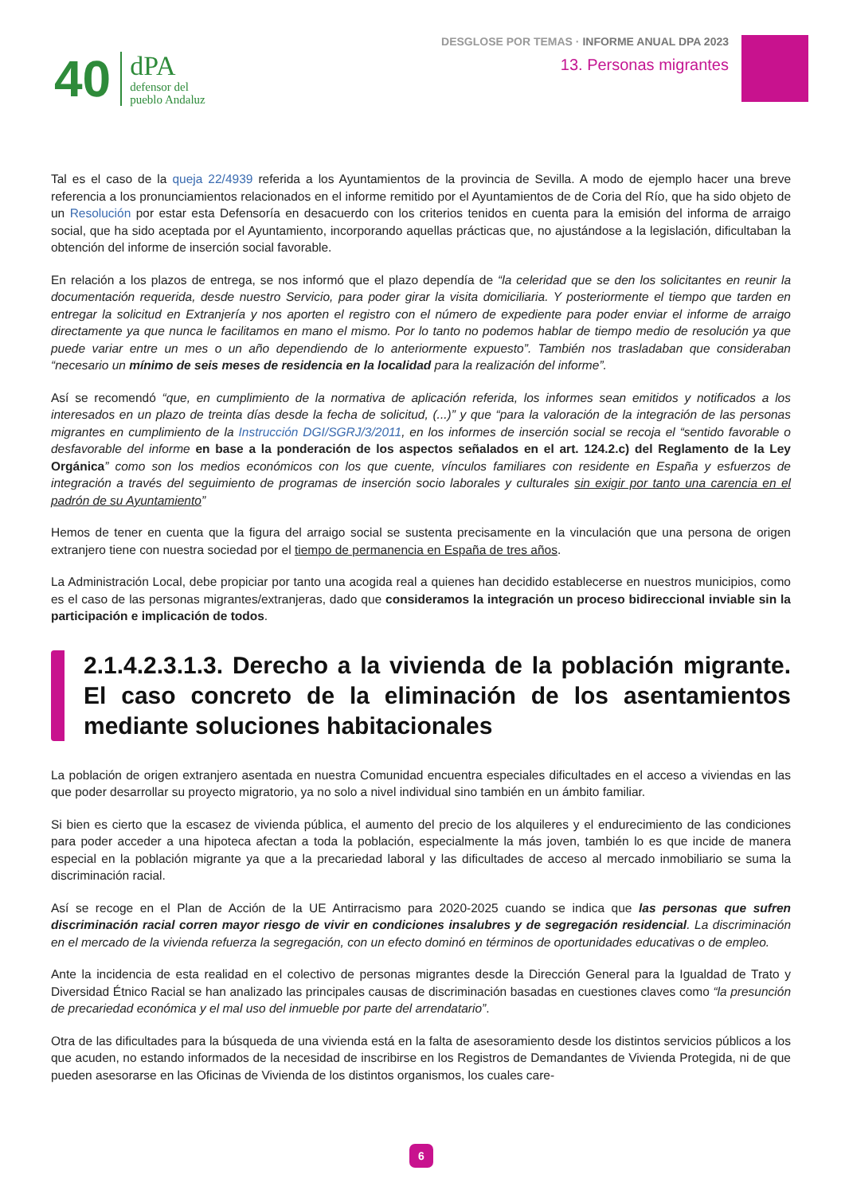40
dPA
defensor del
pueblo Andaluz
DESGLOSE POR TEMAS · INFORME ANUAL DPA 2023
13. Personas migrantes
Tal es el caso de la queja 22/4939 referida a los Ayuntamientos de la provincia de Sevilla. A modo de ejemplo hacer una breve referencia a los pronunciamientos relacionados en el informe remitido por el Ayuntamientos de de Coria del Río, que ha sido objeto de un Resolución por estar esta Defensoría en desacuerdo con los criterios tenidos en cuenta para la emisión del informa de arraigo social, que ha sido aceptada por el Ayuntamiento, incorporando aquellas prácticas que, no ajustándose a la legislación, dificultaban la obtención del informe de inserción social favorable.
En relación a los plazos de entrega, se nos informó que el plazo dependía de “la celeridad que se den los solicitantes en reunir la documentación requerida, desde nuestro Servicio, para poder girar la visita domiciliaria. Y posteriormente el tiempo que tarden en entregar la solicitud en Extranjería y nos aporten el registro con el número de expediente para poder enviar el informe de arraigo directamente ya que nunca le facilitamos en mano el mismo. Por lo tanto no podemos hablar de tiempo medio de resolución ya que puede variar entre un mes o un año dependiendo de lo anteriormente expuesto”. También nos trasladaban que consideraban “necesario un mínimo de seis meses de residencia en la localidad para la realización del informe”.
Así se recomendó “que, en cumplimiento de la normativa de aplicación referida, los informes sean emitidos y notificados a los interesados en un plazo de treinta días desde la fecha de solicitud, (...)” y que “para la valoración de la integración de las personas migrantes en cumplimiento de la Instrucción DGI/SGRJ/3/2011, en los informes de inserción social se recoja el “sentido favorable o desfavorable del informe en base a la ponderación de los aspectos señalados en el art. 124.2.c) del Reglamento de la Ley Orgánica” como son los medios económicos con los que cuente, vínculos familiares con residente en España y esfuerzos de integración a través del seguimiento de programas de inserción socio laborales y culturales sin exigir por tanto una carencia en el padrón de su Ayuntamiento”
Hemos de tener en cuenta que la figura del arraigo social se sustenta precisamente en la vinculación que una persona de origen extranjero tiene con nuestra sociedad por el tiempo de permanencia en España de tres años.
La Administración Local, debe propiciar por tanto una acogida real a quienes han decidido establecerse en nuestros municipios, como es el caso de las personas migrantes/extranjeras, dado que consideramos la integración un proceso bidireccional inviable sin la participación e implicación de todos.
2.1.4.2.3.1.3. Derecho a la vivienda de la población migrante. El caso concreto de la eliminación de los asentamientos mediante soluciones habitacionales
La población de origen extranjero asentada en nuestra Comunidad encuentra especiales dificultades en el acceso a viviendas en las que poder desarrollar su proyecto migratorio, ya no solo a nivel individual sino también en un ámbito familiar.
Si bien es cierto que la escasez de vivienda pública, el aumento del precio de los alquileres y el endurecimiento de las condiciones para poder acceder a una hipoteca afectan a toda la población, especialmente la más joven, también lo es que incide de manera especial en la población migrante ya que a la precariedad laboral y las dificultades de acceso al mercado inmobiliario se suma la discriminación racial.
Así se recoge en el Plan de Acción de la UE Antirracismo para 2020-2025 cuando se indica que las personas que sufren discriminación racial corren mayor riesgo de vivir en condiciones insalubres y de segregación residencial. La discriminación en el mercado de la vivienda refuerza la segregación, con un efecto dominó en términos de oportunidades educativas o de empleo.
Ante la incidencia de esta realidad en el colectivo de personas migrantes desde la Dirección General para la Igualdad de Trato y Diversidad Étnico Racial se han analizado las principales causas de discriminación basadas en cuestiones claves como “la presunción de precariedad económica y el mal uso del inmueble por parte del arrendatario”.
Otra de las dificultades para la búsqueda de una vivienda está en la falta de asesoramiento desde los distintos servicios públicos a los que acuden, no estando informados de la necesidad de inscribirse en los Registros de Demandantes de Vivienda Protegida, ni de que pueden asesorarse en las Oficinas de Vivienda de los distintos organismos, los cuales care-
6